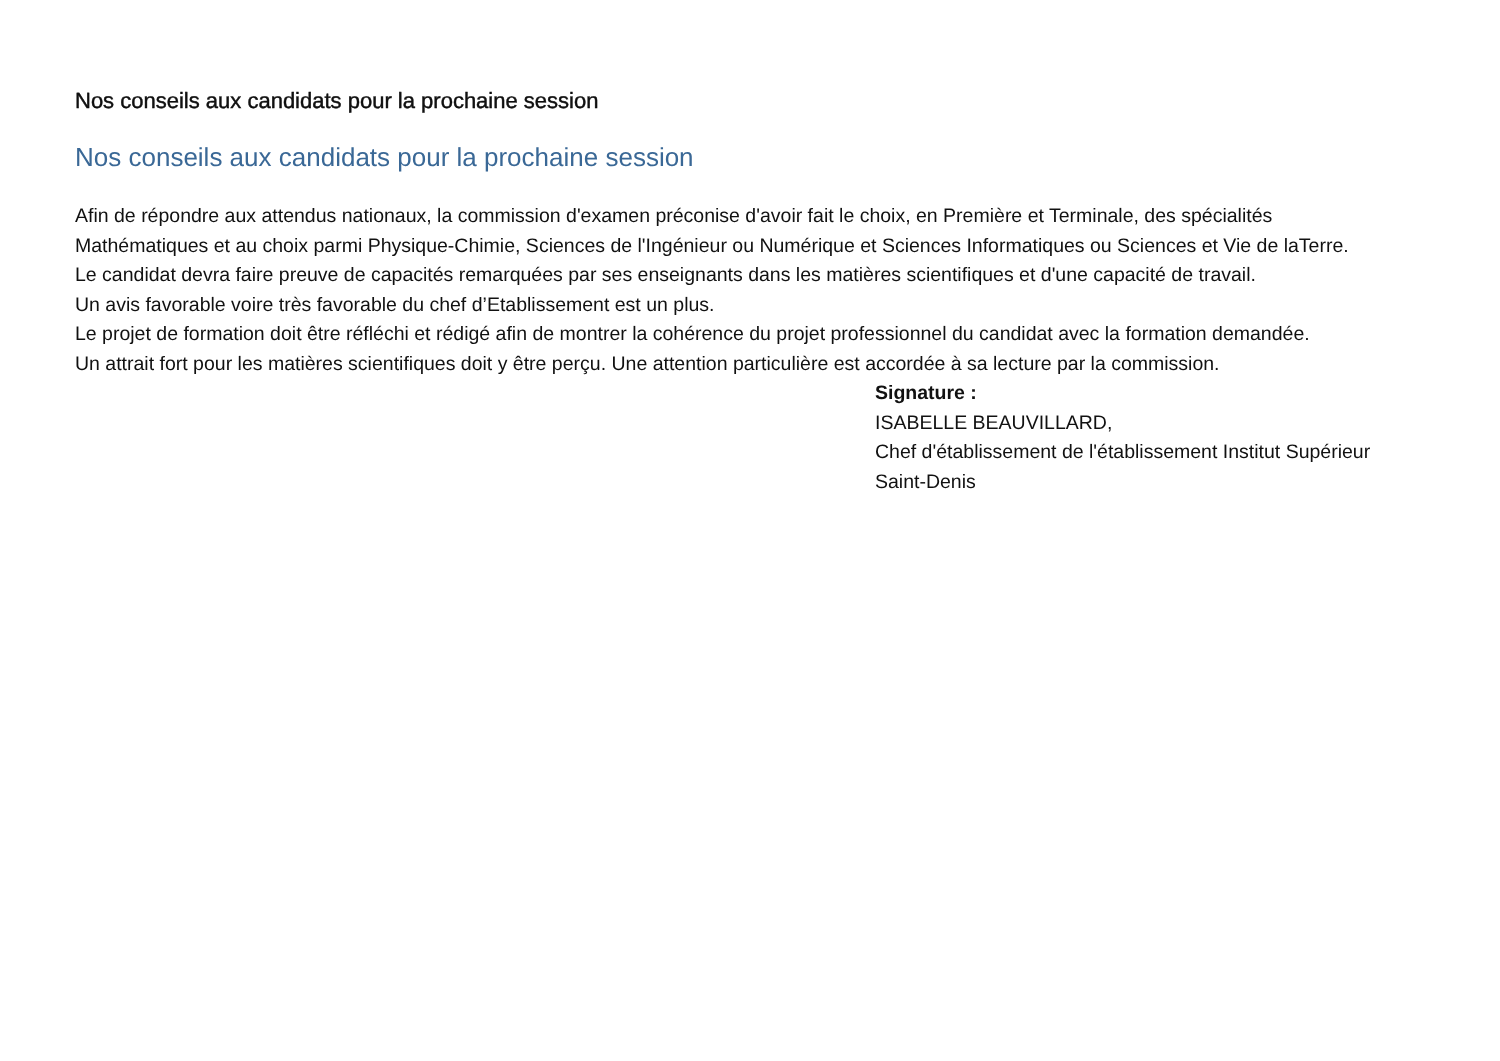Nos conseils aux candidats pour la prochaine session
Nos conseils aux candidats pour la prochaine session
Afin de répondre aux attendus nationaux, la commission d'examen préconise d'avoir fait le choix, en Première et Terminale, des spécialités Mathématiques et au choix parmi Physique-Chimie, Sciences de l'Ingénieur ou Numérique et Sciences Informatiques ou Sciences et Vie de laTerre.
Le candidat devra faire preuve de capacités remarquées par ses enseignants dans les matières scientifiques et d'une capacité de travail.
Un avis favorable voire très favorable du chef d’Etablissement est un plus.
Le projet de formation doit être réfléchi et rédigé afin de montrer la cohérence du projet professionnel du candidat avec la formation demandée.
Un attrait fort pour les matières scientifiques doit y être perçu. Une attention particulière est accordée à sa lecture par la commission.
Signature :
ISABELLE BEAUVILLARD,
Chef d'établissement de l'établissement Institut Supérieur Saint-Denis